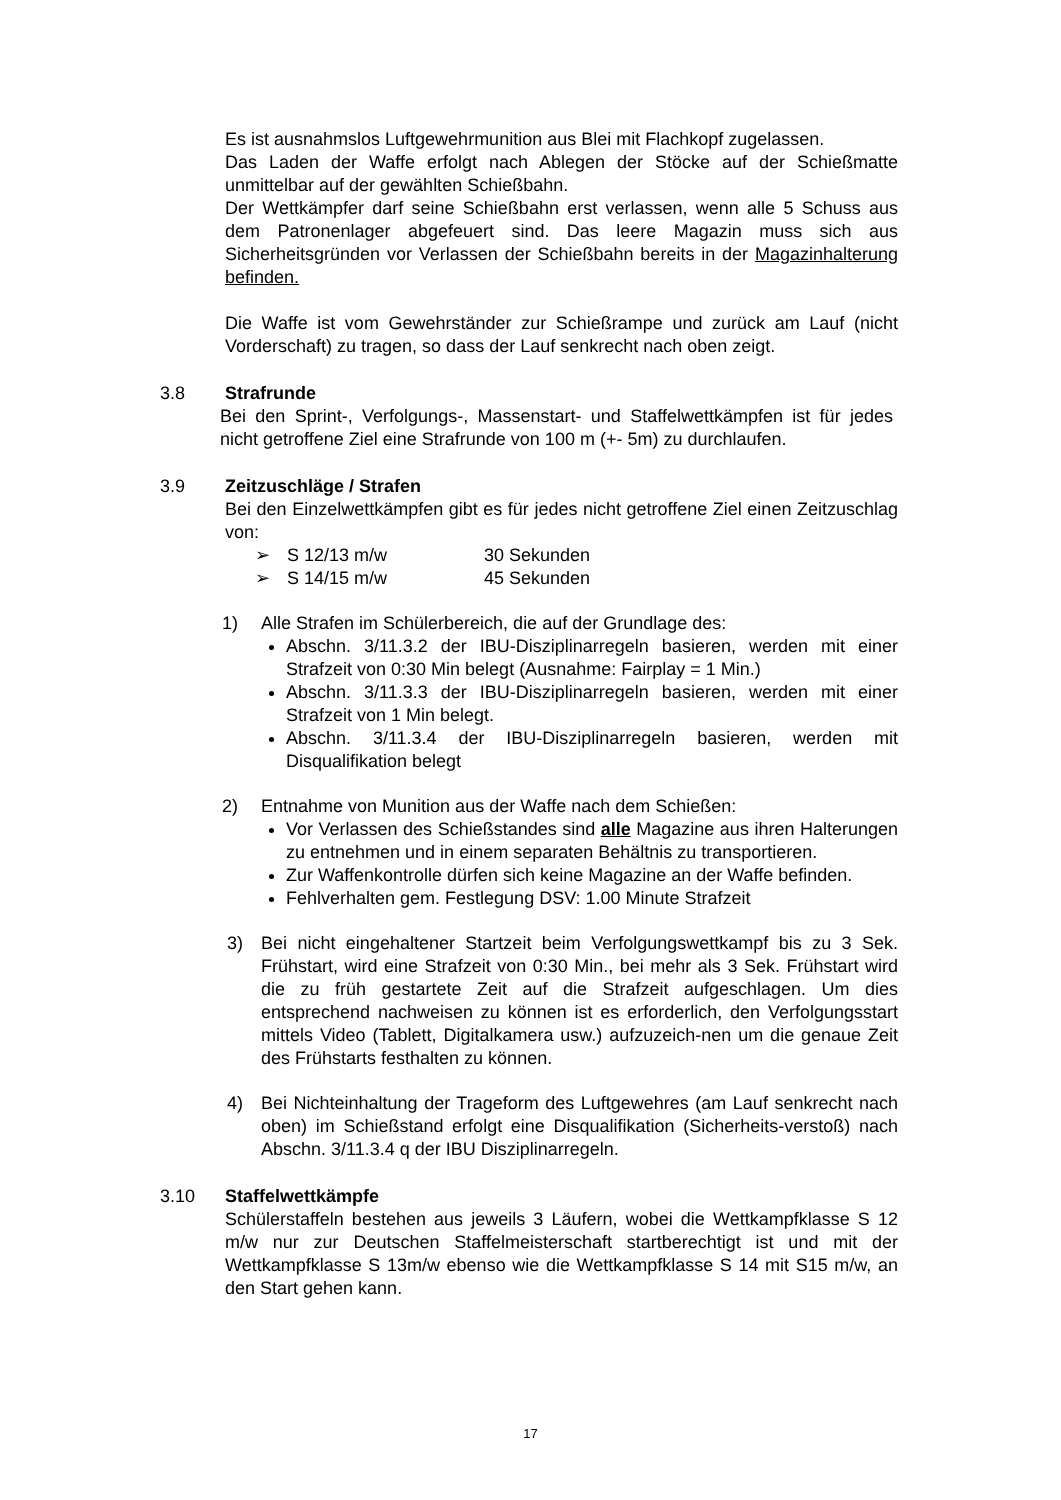Es ist ausnahmslos Luftgewehrmunition aus Blei mit Flachkopf zugelassen.
Das Laden der Waffe erfolgt nach Ablegen der Stöcke auf der Schießmatte unmittelbar auf der gewählten Schießbahn.
Der Wettkämpfer darf seine Schießbahn erst verlassen, wenn alle 5 Schuss aus dem Patronenlager abgefeuert sind. Das leere Magazin muss sich aus Sicherheitsgründen vor Verlassen der Schießbahn bereits in der Magazinhalterung befinden.
Die Waffe ist vom Gewehrständer zur Schießrampe und zurück am Lauf (nicht Vorderschaft) zu tragen, so dass der Lauf senkrecht nach oben zeigt.
3.8 Strafrunde
Bei den Sprint-, Verfolgungs-, Massenstart- und Staffelwettkämpfen ist für jedes nicht getroffene Ziel eine Strafrunde von 100 m (+- 5m) zu durchlaufen.
3.9 Zeitzuschläge / Strafen
Bei den Einzelwettkämpfen gibt es für jedes nicht getroffene Ziel einen Zeitzuschlag von:
➢ S 12/13 m/w 30 Sekunden
➢ S 14/15 m/w 45 Sekunden
1) Alle Strafen im Schülerbereich, die auf der Grundlage des:
Abschn. 3/11.3.2 der IBU-Disziplinarregeln basieren, werden mit einer Strafzeit von 0:30 Min belegt (Ausnahme: Fairplay = 1 Min.)
Abschn. 3/11.3.3 der IBU-Disziplinarregeln basieren, werden mit einer Strafzeit von 1 Min belegt.
Abschn. 3/11.3.4 der IBU-Disziplinarregeln basieren, werden mit Disqualifikation belegt
2) Entnahme von Munition aus der Waffe nach dem Schießen:
Vor Verlassen des Schießstandes sind alle Magazine aus ihren Halterungen zu entnehmen und in einem separaten Behältnis zu transportieren.
Zur Waffenkontrolle dürfen sich keine Magazine an der Waffe befinden.
Fehlverhalten gem. Festlegung DSV: 1.00 Minute Strafzeit
3) Bei nicht eingehaltener Startzeit beim Verfolgungswettkampf bis zu 3 Sek. Frühstart, wird eine Strafzeit von 0:30 Min., bei mehr als 3 Sek. Frühstart wird die zu früh gestartete Zeit auf die Strafzeit aufgeschlagen. Um dies entsprechend nachweisen zu können ist es erforderlich, den Verfolgungsstart mittels Video (Tablett, Digitalkamera usw.) aufzuzeich-nen um die genaue Zeit des Frühstarts festhalten zu können.
4) Bei Nichteinhaltung der Trageform des Luftgewehres (am Lauf senkrecht nach oben) im Schießstand erfolgt eine Disqualifikation (Sicherheits-verstoß) nach Abschn. 3/11.3.4 q der IBU Disziplinarregeln.
3.10 Staffelwettkämpfe
Schülerstaffeln bestehen aus jeweils 3 Läufern, wobei die Wettkampfklasse S 12 m/w nur zur Deutschen Staffelmeisterschaft startberechtigt ist und mit der Wettkampfklasse S 13m/w ebenso wie die Wettkampfklasse S 14 mit S15 m/w, an den Start gehen kann.
17